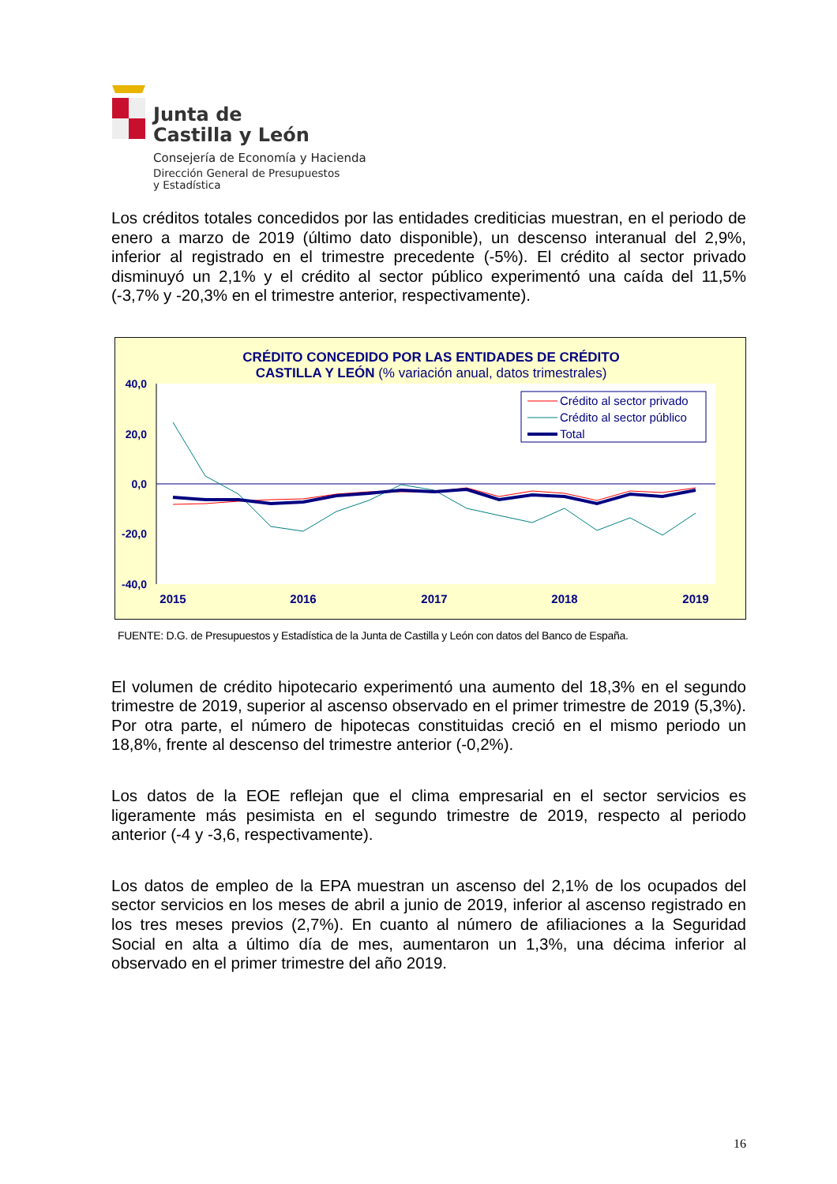Junta de
Castilla y León
Consejería de Economía y Hacienda
Dirección General de Presupuestos
y Estadística
Los créditos totales concedidos por las entidades crediticias muestran, en el periodo de enero a marzo de 2019 (último dato disponible), un descenso interanual del 2,9%, inferior al registrado en el trimestre precedente (-5%). El crédito al sector privado disminuyó un 2,1% y el crédito al sector público experimentó una caída del 11,5% (-3,7% y -20,3% en el trimestre anterior, respectivamente).
CRÉDITO CONCEDIDO POR LAS ENTIDADES DE CRÉDITO
CASTILLA Y LEÓN (% variación anual, datos trimestrales)
40,0
20,0
0,0
-20,0
-40,0
2015
2016
2017
2018
2019
Crédito al sector privado
Crédito al sector público
Total
FUENTE: D.G. de Presupuestos y Estadística de la Junta de Castilla y León con datos del Banco de España.
El volumen de crédito hipotecario experimentó una aumento del 18,3% en el segundo trimestre de 2019, superior al ascenso observado en el primer trimestre de 2019 (5,3%). Por otra parte, el número de hipotecas constituidas creció en el mismo periodo un 18,8%, frente al descenso del trimestre anterior (-0,2%).
Los datos de la EOE reflejan que el clima empresarial en el sector servicios es ligeramente más pesimista en el segundo trimestre de 2019, respecto al periodo anterior (-4 y -3,6, respectivamente).
Los datos de empleo de la EPA muestran un ascenso del 2,1% de los ocupados del sector servicios en los meses de abril a junio de 2019, inferior al ascenso registrado en los tres meses previos (2,7%). En cuanto al número de afiliaciones a la Seguridad Social en alta a último día de mes, aumentaron un 1,3%, una décima inferior al observado en el primer trimestre del año 2019.
16